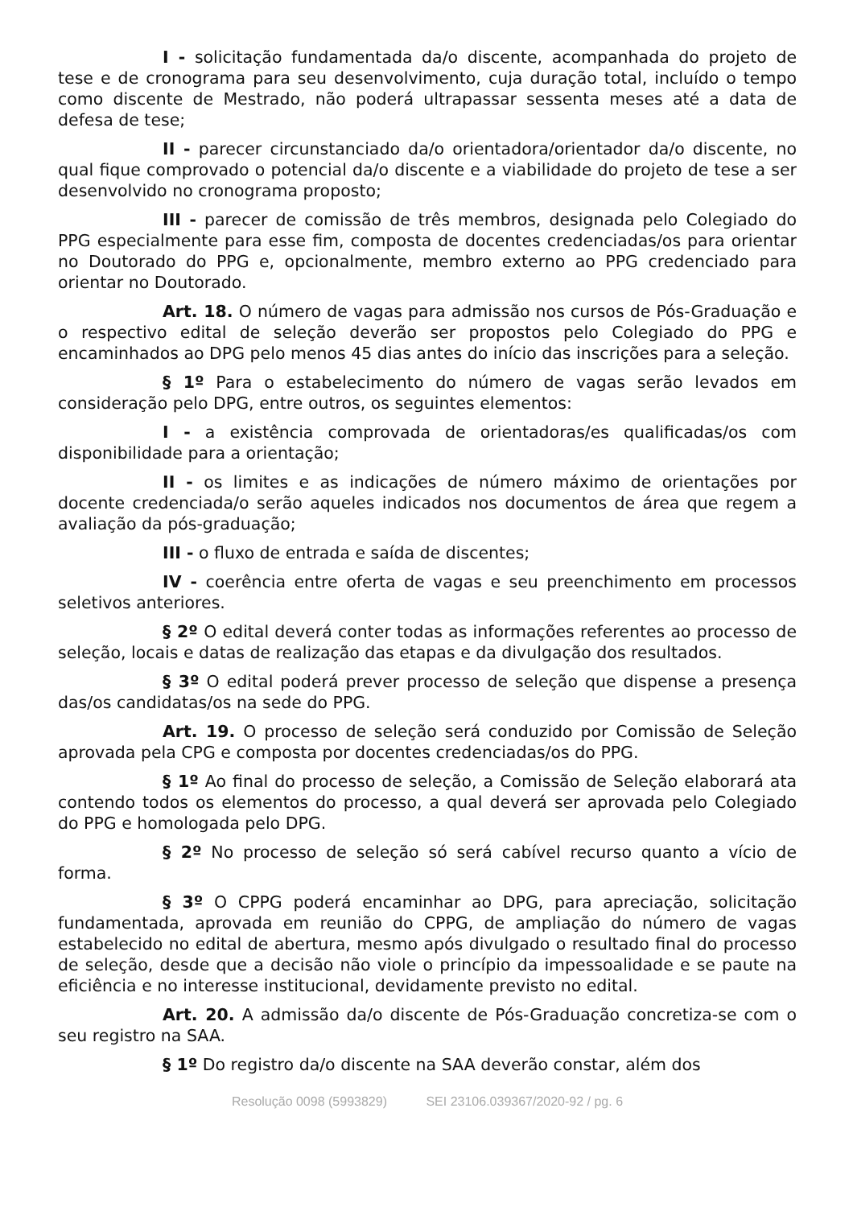I - solicitação fundamentada da/o discente, acompanhada do projeto de tese e de cronograma para seu desenvolvimento, cuja duração total, incluído o tempo como discente de Mestrado, não poderá ultrapassar sessenta meses até a data de defesa de tese;
II - parecer circunstanciado da/o orientadora/orientador da/o discente, no qual fique comprovado o potencial da/o discente e a viabilidade do projeto de tese a ser desenvolvido no cronograma proposto;
III - parecer de comissão de três membros, designada pelo Colegiado do PPG especialmente para esse fim, composta de docentes credenciadas/os para orientar no Doutorado do PPG e, opcionalmente, membro externo ao PPG credenciado para orientar no Doutorado.
Art. 18. O número de vagas para admissão nos cursos de Pós-Graduação e o respectivo edital de seleção deverão ser propostos pelo Colegiado do PPG e encaminhados ao DPG pelo menos 45 dias antes do início das inscrições para a seleção.
§ 1º Para o estabelecimento do número de vagas serão levados em consideração pelo DPG, entre outros, os seguintes elementos:
I - a existência comprovada de orientadoras/es qualificadas/os com disponibilidade para a orientação;
II - os limites e as indicações de número máximo de orientações por docente credenciada/o serão aqueles indicados nos documentos de área que regem a avaliação da pós-graduação;
III - o fluxo de entrada e saída de discentes;
IV - coerência entre oferta de vagas e seu preenchimento em processos seletivos anteriores.
§ 2º O edital deverá conter todas as informações referentes ao processo de seleção, locais e datas de realização das etapas e da divulgação dos resultados.
§ 3º O edital poderá prever processo de seleção que dispense a presença das/os candidatas/os na sede do PPG.
Art. 19. O processo de seleção será conduzido por Comissão de Seleção aprovada pela CPG e composta por docentes credenciadas/os do PPG.
§ 1º Ao final do processo de seleção, a Comissão de Seleção elaborará ata contendo todos os elementos do processo, a qual deverá ser aprovada pelo Colegiado do PPG e homologada pelo DPG.
§ 2º No processo de seleção só será cabível recurso quanto a vício de forma.
§ 3º O CPPG poderá encaminhar ao DPG, para apreciação, solicitação fundamentada, aprovada em reunião do CPPG, de ampliação do número de vagas estabelecido no edital de abertura, mesmo após divulgado o resultado final do processo de seleção, desde que a decisão não viole o princípio da impessoalidade e se paute na eficiência e no interesse institucional, devidamente previsto no edital.
Art. 20. A admissão da/o discente de Pós-Graduação concretiza-se com o seu registro na SAA.
§ 1º Do registro da/o discente na SAA deverão constar, além dos
Resolução 0098 (5993829) SEI 23106.039367/2020-92 / pg. 6